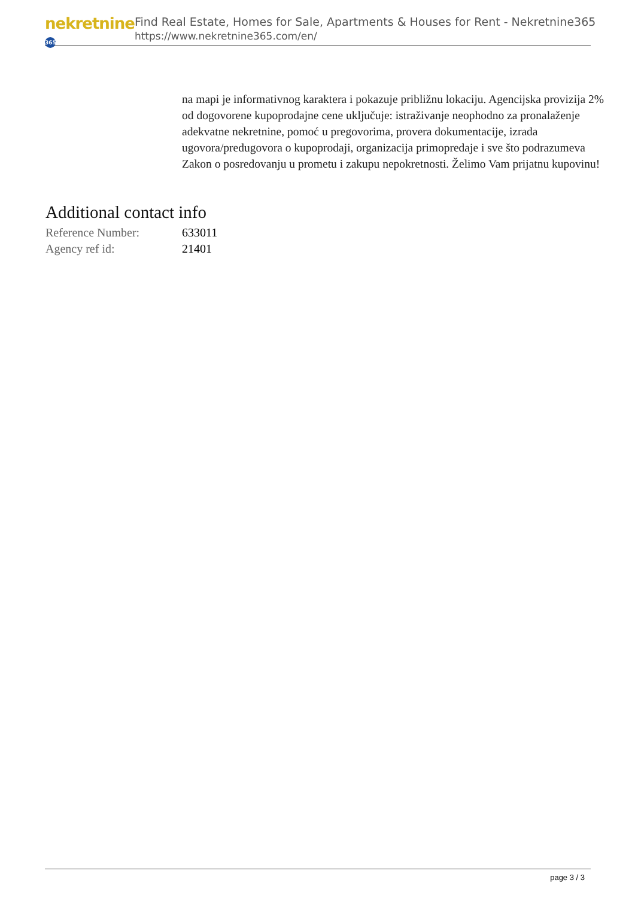nekretnine 365
Find Real Estate, Homes for Sale, Apartments & Houses for Rent - Nekretnine365
https://www.nekretnine365.com/en/
na mapi je informativnog karaktera i pokazuje približnu lokaciju. Agencijska provizija 2% od dogovorene kupoprodajne cene uključuje: istraživanje neophodno za pronalaženje adekvatne nekretnine, pomoć u pregovorima, provera dokumentacije, izrada ugovora/predugovora o kupoprodaji, organizacija primopredaje i sve što podrazumeva Zakon o posredovanju u prometu i zakupu nepokretnosti. Želimo Vam prijatnu kupovinu!
Additional contact info
| Reference Number: | 633011 |
| Agency ref id: | 21401 |
page 3 / 3